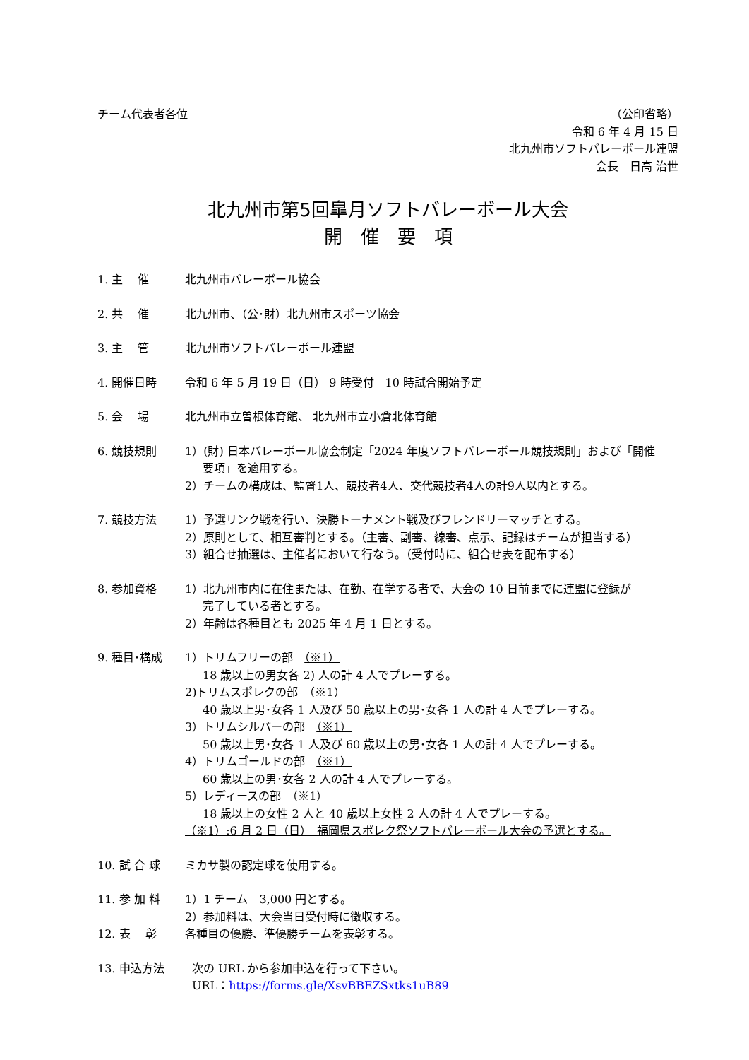チーム代表者各位 （公印省略）
令和 6 年 4 月 15 日
北九州市ソフトバレーボール連盟
会長　日高 治世
北九州市第5回皐月ソフトバレーボール大会
開　催　要　項
1. 主　 催 北九州市バレーボール協会
2. 共　 催 北九州市、（公･財）北九州市スポーツ協会
3. 主　 管 北九州市ソフトバレーボール連盟
4. 開催日時 令和 6 年 5 月 19 日（日） 9 時受付　10 時試合開始予定
5. 会　 場 北九州市立曽根体育館、 北九州市立小倉北体育館
6. 競技規則 1）(財) 日本バレーボール協会制定「2024 年度ソフトバレーボール競技規則」および「開催
要項」を適用する。
2）チームの構成は、監督1人、競技者4人、交代競技者4人の計9人以内とする。
7. 競技方法 1）予選リンク戦を行い、決勝トーナメント戦及びフレンドリーマッチとする。
2）原則として、相互審判とする。（主審、副審、線審、点示、記録はチームが担当する）
3）組合せ抽選は、主催者において行なう。（受付時に、組合せ表を配布する）
8. 参加資格 1）北九州市内に在住または、在勤、在学する者で、大会の 10 日前までに連盟に登録が
完了している者とする。
2）年齢は各種目とも 2025 年 4 月 1 日とする。
9. 種目･構成 1）トリムフリーの部　（※1）
18 歳以上の男女各 2) 人の計 4 人でプレーする。
2)トリムスポレクの部　（※1）
40 歳以上男･女各 1 人及び 50 歳以上の男･女各 1 人の計 4 人でプレーする。
3）トリムシルバーの部　（※1）
50 歳以上男･女各 1 人及び 60 歳以上の男･女各 1 人の計 4 人でプレーする。
4）トリムゴールドの部　（※1）
60 歳以上の男･女各 2 人の計 4 人でプレーする。
5）レディースの部　（※1）
18 歳以上の女性 2 人と 40 歳以上女性 2 人の計 4 人でプレーする。
（※1）:6 月 2 日（日）　福岡県スポレク祭ソフトバレーボール大会の予選とする。
10. 試 合 球 ミカサ製の認定球を使用する。
11. 参 加 料 1）1 チーム　3,000 円とする。
2）参加料は、大会当日受付時に徴収する。
12. 表　 彰 各種目の優勝、準優勝チームを表彰する。
13. 申込方法 次の URL から参加申込を行って下さい。
URL：https://forms.gle/XsvBBEZSxtks1uB89